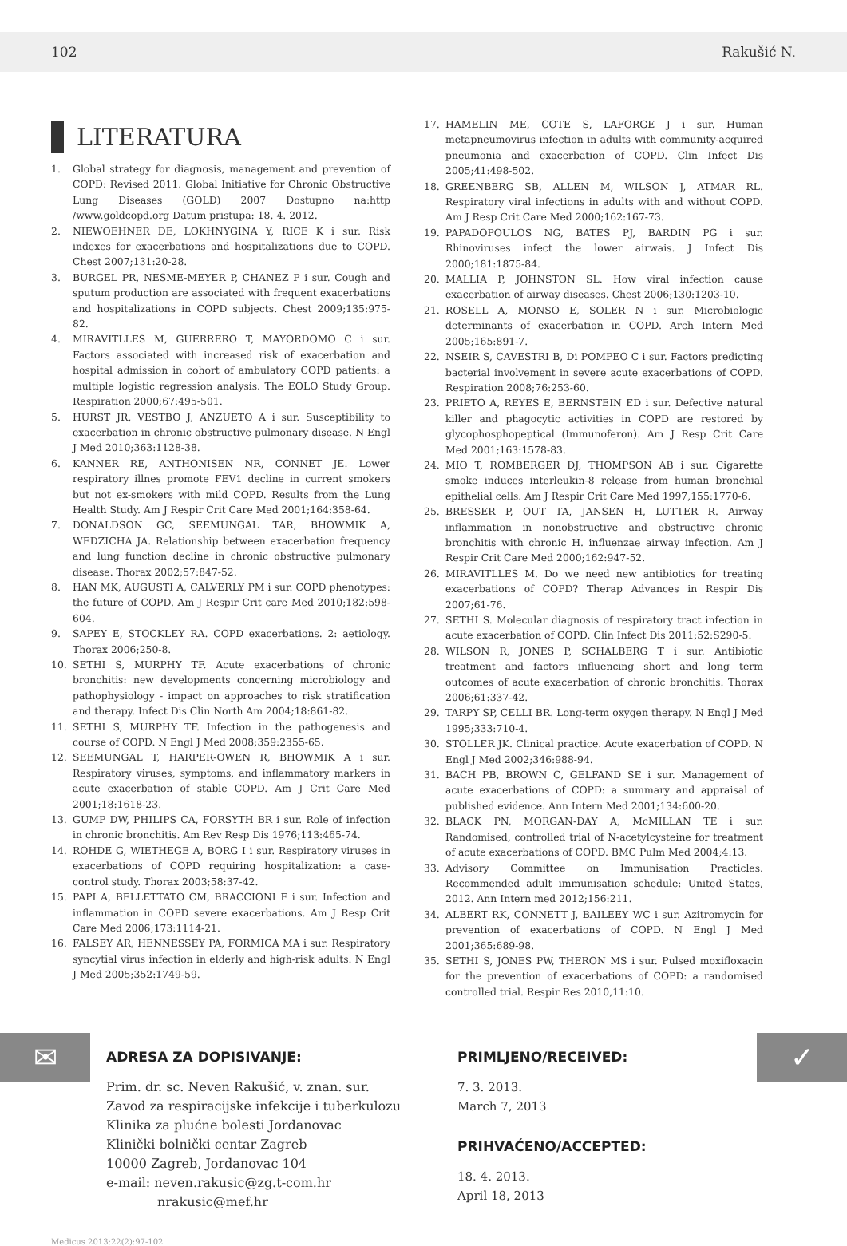102 Rakušić N.
LITERATURA
1. Global strategy for diagnosis, management and prevention of COPD: Revised 2011. Global Initiative for Chronic Obstructive Lung Diseases (GOLD) 2007 Dostupno na:http /www.goldcopd.org Datum pristupa: 18. 4. 2012.
2. NIEWOEHNER DE, LOKHNYGINA Y, RICE K i sur. Risk indexes for exacerbations and hospitalizations due to COPD. Chest 2007;131:20-28.
3. BURGEL PR, NESME-MEYER P, CHANEZ P i sur. Cough and sputum production are associated with frequent exacerbations and hospitalizations in COPD subjects. Chest 2009;135:975-82.
4. MIRAVITLLES M, GUERRERO T, MAYORDOMO C i sur. Factors associated with increased risk of exacerbation and hospital admission in cohort of ambulatory COPD patients: a multiple logistic regression analysis. The EOLO Study Group. Respiration 2000;67:495-501.
5. HURST JR, VESTBO J, ANZUETO A i sur. Susceptibility to exacerbation in chronic obstructive pulmonary disease. N Engl J Med 2010;363:1128-38.
6. KANNER RE, ANTHONISEN NR, CONNET JE. Lower respiratory illnes promote FEV1 decline in current smokers but not ex-smokers with mild COPD. Results from the Lung Health Study. Am J Respir Crit Care Med 2001;164:358-64.
7. DONALDSON GC, SEEMUNGAL TAR, BHOWMIK A, WEDZICHA JA. Relationship between exacerbation frequency and lung function decline in chronic obstructive pulmonary disease. Thorax 2002;57:847-52.
8. HAN MK, AUGUSTI A, CALVERLY PM i sur. COPD phenotypes: the future of COPD. Am J Respir Crit care Med 2010;182:598-604.
9. SAPEY E, STOCKLEY RA. COPD exacerbations. 2: aetiology. Thorax 2006;250-8.
10. SETHI S, MURPHY TF. Acute exacerbations of chronic bronchitis: new developments concerning microbiology and pathophysiology - impact on approaches to risk stratification and therapy. Infect Dis Clin North Am 2004;18:861-82.
11. SETHI S, MURPHY TF. Infection in the pathogenesis and course of COPD. N Engl J Med 2008;359:2355-65.
12. SEEMUNGAL T, HARPER-OWEN R, BHOWMIK A i sur. Respiratory viruses, symptoms, and inflammatory markers in acute exacerbation of stable COPD. Am J Crit Care Med 2001;18:1618-23.
13. GUMP DW, PHILIPS CA, FORSYTH BR i sur. Role of infection in chronic bronchitis. Am Rev Resp Dis 1976;113:465-74.
14. ROHDE G, WIETHEGE A, BORG I i sur. Respiratory viruses in exacerbations of COPD requiring hospitalization: a case-control study. Thorax 2003;58:37-42.
15. PAPI A, BELLETTATO CM, BRACCIONI F i sur. Infection and inflammation in COPD severe exacerbations. Am J Resp Crit Care Med 2006;173:1114-21.
16. FALSEY AR, HENNESSEY PA, FORMICA MA i sur. Respiratory syncytial virus infection in elderly and high-risk adults. N Engl J Med 2005;352:1749-59.
17. HAMELIN ME, COTE S, LAFORGE J i sur. Human metapneumovirus infection in adults with community-acquired pneumonia and exacerbation of COPD. Clin Infect Dis 2005;41:498-502.
18. GREENBERG SB, ALLEN M, WILSON J, ATMAR RL. Respiratory viral infections in adults with and without COPD. Am J Resp Crit Care Med 2000;162:167-73.
19. PAPADOPOULOS NG, BATES PJ, BARDIN PG i sur. Rhinoviruses infect the lower airwais. J Infect Dis 2000;181:1875-84.
20. MALLIA P, JOHNSTON SL. How viral infection cause exacerbation of airway diseases. Chest 2006;130:1203-10.
21. ROSELL A, MONSO E, SOLER N i sur. Microbiologic determinants of exacerbation in COPD. Arch Intern Med 2005;165:891-7.
22. NSEIR S, CAVESTRI B, Di POMPEO C i sur. Factors predicting bacterial involvement in severe acute exacerbations of COPD. Respiration 2008;76:253-60.
23. PRIETO A, REYES E, BERNSTEIN ED i sur. Defective natural killer and phagocytic activities in COPD are restored by glycophosphopeptical (Immunoferon). Am J Resp Crit Care Med 2001;163:1578-83.
24. MIO T, ROMBERGER DJ, THOMPSON AB i sur. Cigarette smoke induces interleukin-8 release from human bronchial epithelial cells. Am J Respir Crit Care Med 1997,155:1770-6.
25. BRESSER P, OUT TA, JANSEN H, LUTTER R. Airway inflammation in nonobstructive and obstructive chronic bronchitis with chronic H. influenzae airway infection. Am J Respir Crit Care Med 2000;162:947-52.
26. MIRAVITLLES M. Do we need new antibiotics for treating exacerbations of COPD? Therap Advances in Respir Dis 2007;61-76.
27. SETHI S. Molecular diagnosis of respiratory tract infection in acute exacerbation of COPD. Clin Infect Dis 2011;52:S290-5.
28. WILSON R, JONES P, SCHALBERG T i sur. Antibiotic treatment and factors influencing short and long term outcomes of acute exacerbation of chronic bronchitis. Thorax 2006;61:337-42.
29. TARPY SP, CELLI BR. Long-term oxygen therapy. N Engl J Med 1995;333:710-4.
30. STOLLER JK. Clinical practice. Acute exacerbation of COPD. N Engl J Med 2002;346:988-94.
31. BACH PB, BROWN C, GELFAND SE i sur. Management of acute exacerbations of COPD: a summary and appraisal of published evidence. Ann Intern Med 2001;134:600-20.
32. BLACK PN, MORGAN-DAY A, McMILLAN TE i sur. Randomised, controlled trial of N-acetylcysteine for treatment of acute exacerbations of COPD. BMC Pulm Med 2004;4:13.
33. Advisory Committee on Immunisation Practicles. Recommended adult immunisation schedule: United States, 2012. Ann Intern med 2012;156:211.
34. ALBERT RK, CONNETT J, BAILEEY WC i sur. Azitromycin for prevention of exacerbations of COPD. N Engl J Med 2001;365:689-98.
35. SETHI S, JONES PW, THERON MS i sur. Pulsed moxifloxacin for the prevention of exacerbations of COPD: a randomised controlled trial. Respir Res 2010,11:10.
✉
ADRESA ZA DOPISIVANJE:
Prim. dr. sc. Neven Rakušić, v. znan. sur.
Zavod za respiracijske infekcije i tuberkulozu
Klinika za plućne bolesti Jordanovac
Klinički bolnički centar Zagreb
10000 Zagreb, Jordanovac 104
e-mail: neven.rakusic@zg.t-com.hr
nrakusic@mef.hr
PRIMLJENO/RECEIVED:
7. 3. 2013.
March 7, 2013
PRIHVAĆENO/ACCEPTED:
18. 4. 2013.
April 18, 2013
✓
Medicus 2013;22(2):97-102